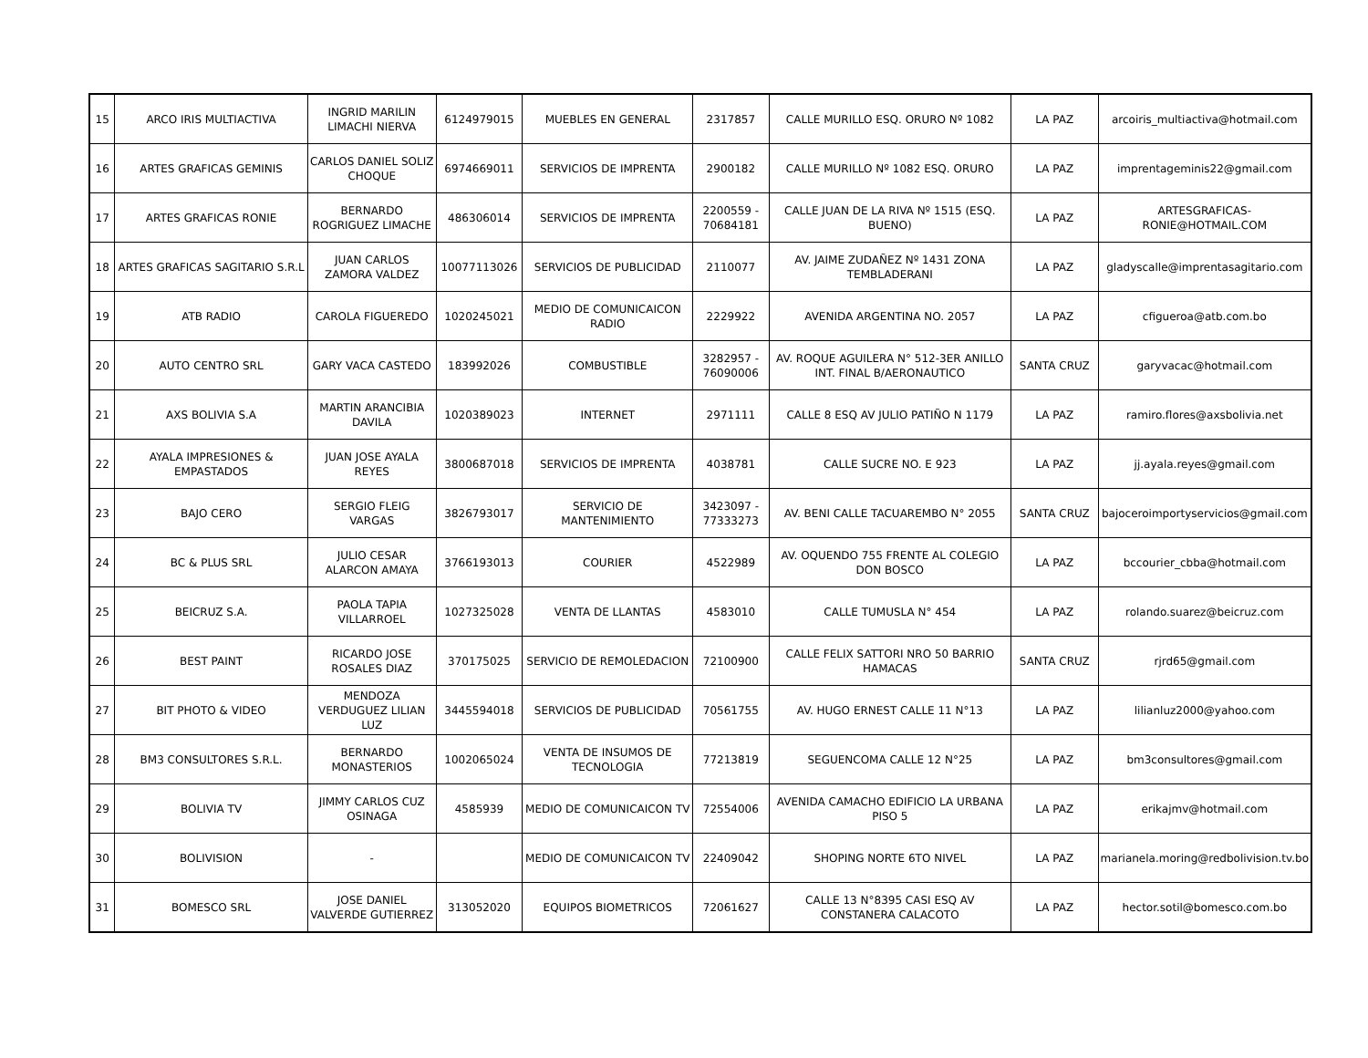| 15 | ARCO IRIS MULTIACTIVA | INGRID MARILIN LIMACHI NIERVA | 6124979015 | MUEBLES EN GENERAL | 2317857 | CALLE MURILLO ESQ. ORURO Nº 1082 | LA PAZ | arcoiris_multiactiva@hotmail.com |
| 16 | ARTES GRAFICAS GEMINIS | CARLOS DANIEL SOLIZ CHOQUE | 6974669011 | SERVICIOS DE IMPRENTA | 2900182 | CALLE MURILLO Nº 1082 ESQ. ORURO | LA PAZ | imprentageminis22@gmail.com |
| 17 | ARTES GRAFICAS RONIE | BERNARDO ROGRIGUEZ LIMACHE | 486306014 | SERVICIOS DE IMPRENTA | 2200559 - 70684181 | CALLE JUAN DE LA RIVA Nº 1515 (ESQ. BUENO) | LA PAZ | ARTESGRAFICAS-RONIE@HOTMAIL.COM |
| 18 | ARTES GRAFICAS SAGITARIO S.R.L | JUAN CARLOS ZAMORA VALDEZ | 10077113026 | SERVICIOS DE PUBLICIDAD | 2110077 | AV. JAIME ZUDAÑEZ Nº 1431 ZONA TEMBLADERANI | LA PAZ | gladyscalle@imprentasagitario.com |
| 19 | ATB RADIO | CAROLA FIGUEREDO | 1020245021 | MEDIO DE COMUNICAICON RADIO | 2229922 | AVENIDA ARGENTINA NO. 2057 | LA PAZ | cfigueroa@atb.com.bo |
| 20 | AUTO CENTRO SRL | GARY VACA CASTEDO | 183992026 | COMBUSTIBLE | 3282957 - 76090006 | AV. ROQUE AGUILERA N° 512-3ER ANILLO INT. FINAL B/AERONAUTICO | SANTA CRUZ | garyvacac@hotmail.com |
| 21 | AXS BOLIVIA S.A | MARTIN ARANCIBIA DAVILA | 1020389023 | INTERNET | 2971111 | CALLE 8 ESQ AV JULIO PATIÑO N 1179 | LA PAZ | ramiro.flores@axsbolivia.net |
| 22 | AYALA IMPRESIONES & EMPASTADOS | JUAN JOSE AYALA REYES | 3800687018 | SERVICIOS DE IMPRENTA | 4038781 | CALLE SUCRE NO. E 923 | LA PAZ | jj.ayala.reyes@gmail.com |
| 23 | BAJO CERO | SERGIO FLEIG VARGAS | 3826793017 | SERVICIO DE MANTENIMIENTO | 3423097 - 77333273 | AV. BENI CALLE TACUAREMBO N° 2055 | SANTA CRUZ | bajoceroimportyservicios@gmail.com |
| 24 | BC & PLUS SRL | JULIO CESAR ALARCON AMAYA | 3766193013 | COURIER | 4522989 | AV. OQUENDO 755 FRENTE AL COLEGIO DON BOSCO | LA PAZ | bccourier_cbba@hotmail.com |
| 25 | BEICRUZ S.A. | PAOLA TAPIA VILLARROEL | 1027325028 | VENTA DE LLANTAS | 4583010 | CALLE TUMUSLA N° 454 | LA PAZ | rolando.suarez@beicruz.com |
| 26 | BEST PAINT | RICARDO JOSE ROSALES DIAZ | 370175025 | SERVICIO DE REMOLEDACION | 72100900 | CALLE FELIX SATTORI NRO 50 BARRIO HAMACAS | SANTA CRUZ | rjrd65@gmail.com |
| 27 | BIT PHOTO & VIDEO | MENDOZA VERDUGUEZ LILIAN LUZ | 3445594018 | SERVICIOS DE PUBLICIDAD | 70561755 | AV. HUGO ERNEST CALLE 11 N°13 | LA PAZ | lilianluz2000@yahoo.com |
| 28 | BM3 CONSULTORES S.R.L. | BERNARDO MONASTERIOS | 1002065024 | VENTA DE INSUMOS DE TECNOLOGIA | 77213819 | SEGUENCOMA CALLE 12 N°25 | LA PAZ | bm3consultores@gmail.com |
| 29 | BOLIVIA TV | JIMMY CARLOS CUZ OSINAGA | 4585939 | MEDIO DE COMUNICAICON TV | 72554006 | AVENIDA CAMACHO EDIFICIO LA URBANA PISO 5 | LA PAZ | erikajmv@hotmail.com |
| 30 | BOLIVISION | - | | MEDIO DE COMUNICAICON TV | 22409042 | SHOPING NORTE 6TO NIVEL | LA PAZ | marianela.moring@redbolivision.tv.bo |
| 31 | BOMESCO SRL | JOSE DANIEL VALVERDE GUTIERREZ | 313052020 | EQUIPOS BIOMETRICOS | 72061627 | CALLE 13 N°8395 CASI ESQ AV CONSTANERA CALACOTO | LA PAZ | hector.sotil@bomesco.com.bo |